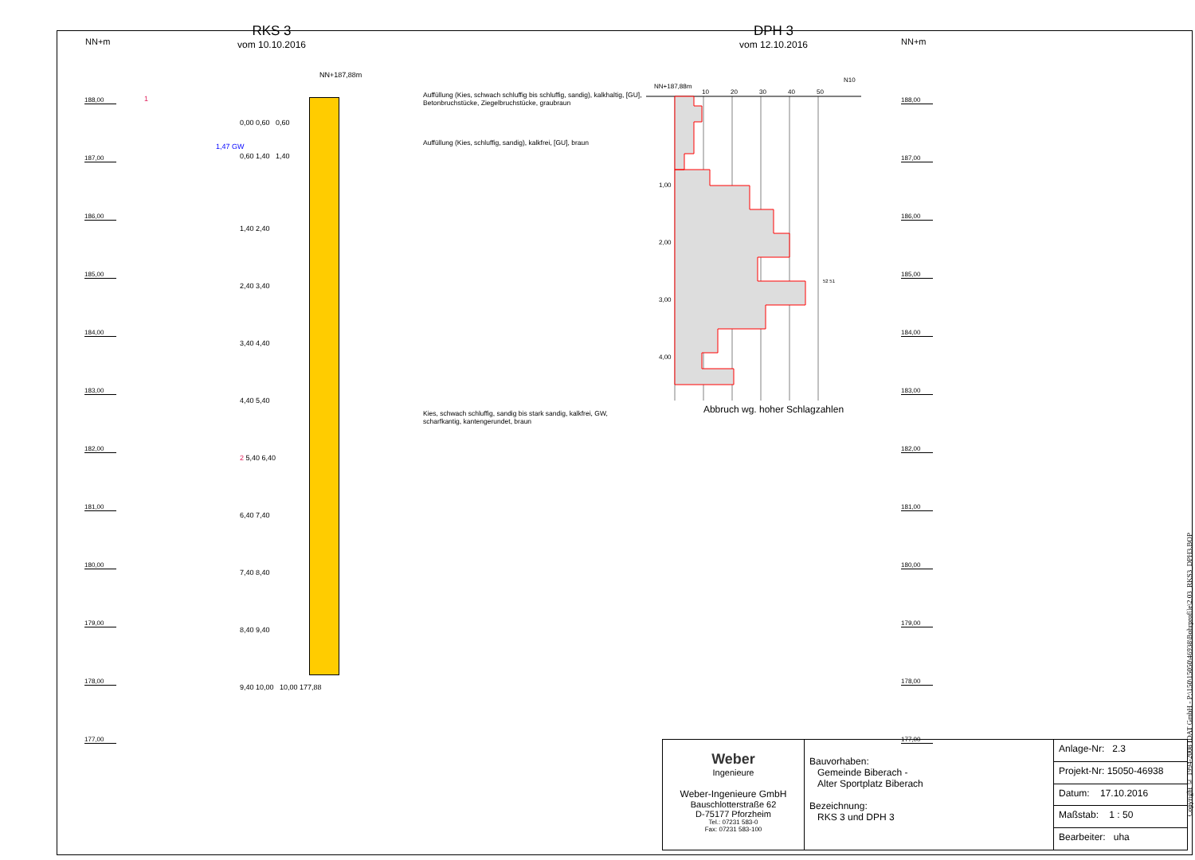NN+m
188,00
187,00
186,00
185,00
184,00
183,00
182,00
181,00
180,00
179,00
178,00
177,00
RKS 3
vom 10.10.2016
NN+187,88m
1
0,00 0,60 0,60
1,47 GW
0,60 1,40 1,40
1,40 2,40
2,40 3,40
3,40 4,40
4,40 5,40
2 5,40 6,40
6,40 7,40
7,40 8,40
8,40 9,40
9,40 10,00 10,00 177,88
Auffüllung (Kies, schwach schluffig bis schluffig, sandig), kalkhaltig, [GU], Betonbruchstücke, Ziegelbruchstücke, graubraun
Auffüllung (Kies, schluffig, sandig), kalkfrei, [GU], braun
Kies, schwach schluffig, sandig bis stark sandig, kalkfrei, GW, scharfkantig, kantengerundet, braun
DPH 3
vom 12.10.2016
NN+187,88m
N10
10
20
30
40
50
1,00
2,00
3,00
4,00
52 51
Abbruch wg. hoher Schlagzahlen
NN+m
188,00
187,00
186,00
185,00
184,00
183,00
182,00
181,00
180,00
179,00
178,00
177,00
| Weber Ingenieure Weber-Ingenieure GmbH Bauschlotterstraße 62 D-75177 Pforzheim Tel.: 07231 583-0 Fax: 07231 583-100 | Bauvorhaben: Gemeinde Biberach - Alter Sportplatz Biberach Bezeichnung: RKS 3 und DPH 3 | Anlage-Nr: 2.3 |
| | | Projekt-Nr: 15050-46938 |
| | | Datum: 17.10.2016 |
| | | Maßstab: 1 : 50 |
| | | Bearbeiter: uha |
Copyright © 1994-2008 IDAT GmbH - P:\150\15050\46938\Bohrprofile\2.03_RKS3_DPH3.BOP